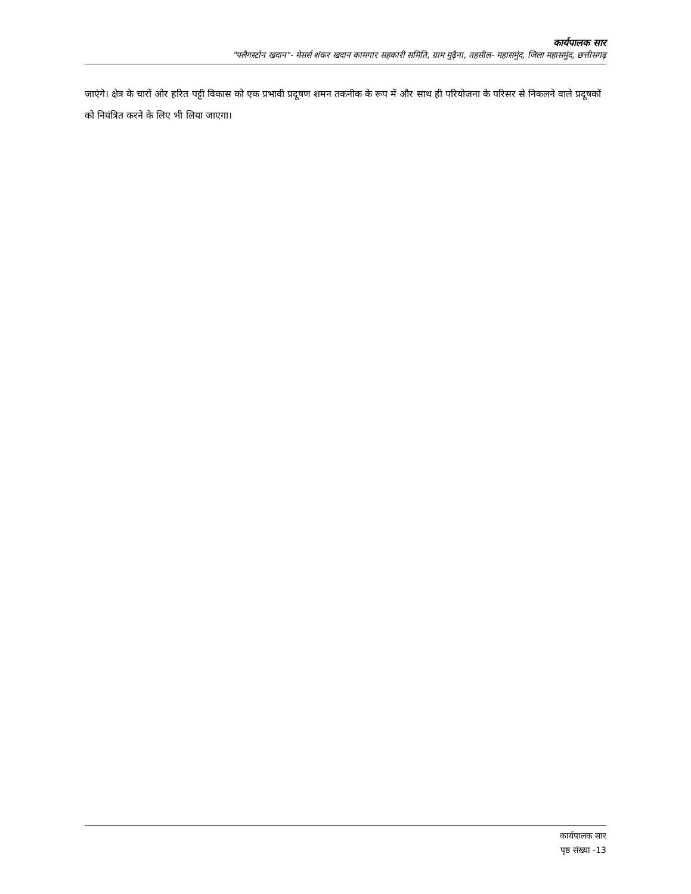कार्यपालक सार
"फ्लैगस्टोन खदान"- मेसर्स शंकर खदान कामगार सहकारी समिति, ग्राम मुढ़ैना, तहसील- महासमुंद, जिला महासमुंद, छत्तीसगढ़
जाएंगे। क्षेत्र के चारों ओर हरित पट्टी विकास को एक प्रभावी प्रदूषण शमन तकनीक के रूप में और साथ ही परियोजना के परिसर से निकलने वाले प्रदूषकों को नियंत्रित करने के लिए भी लिया जाएगा।
कार्यपालक सार
पृष्ठ संख्या -13